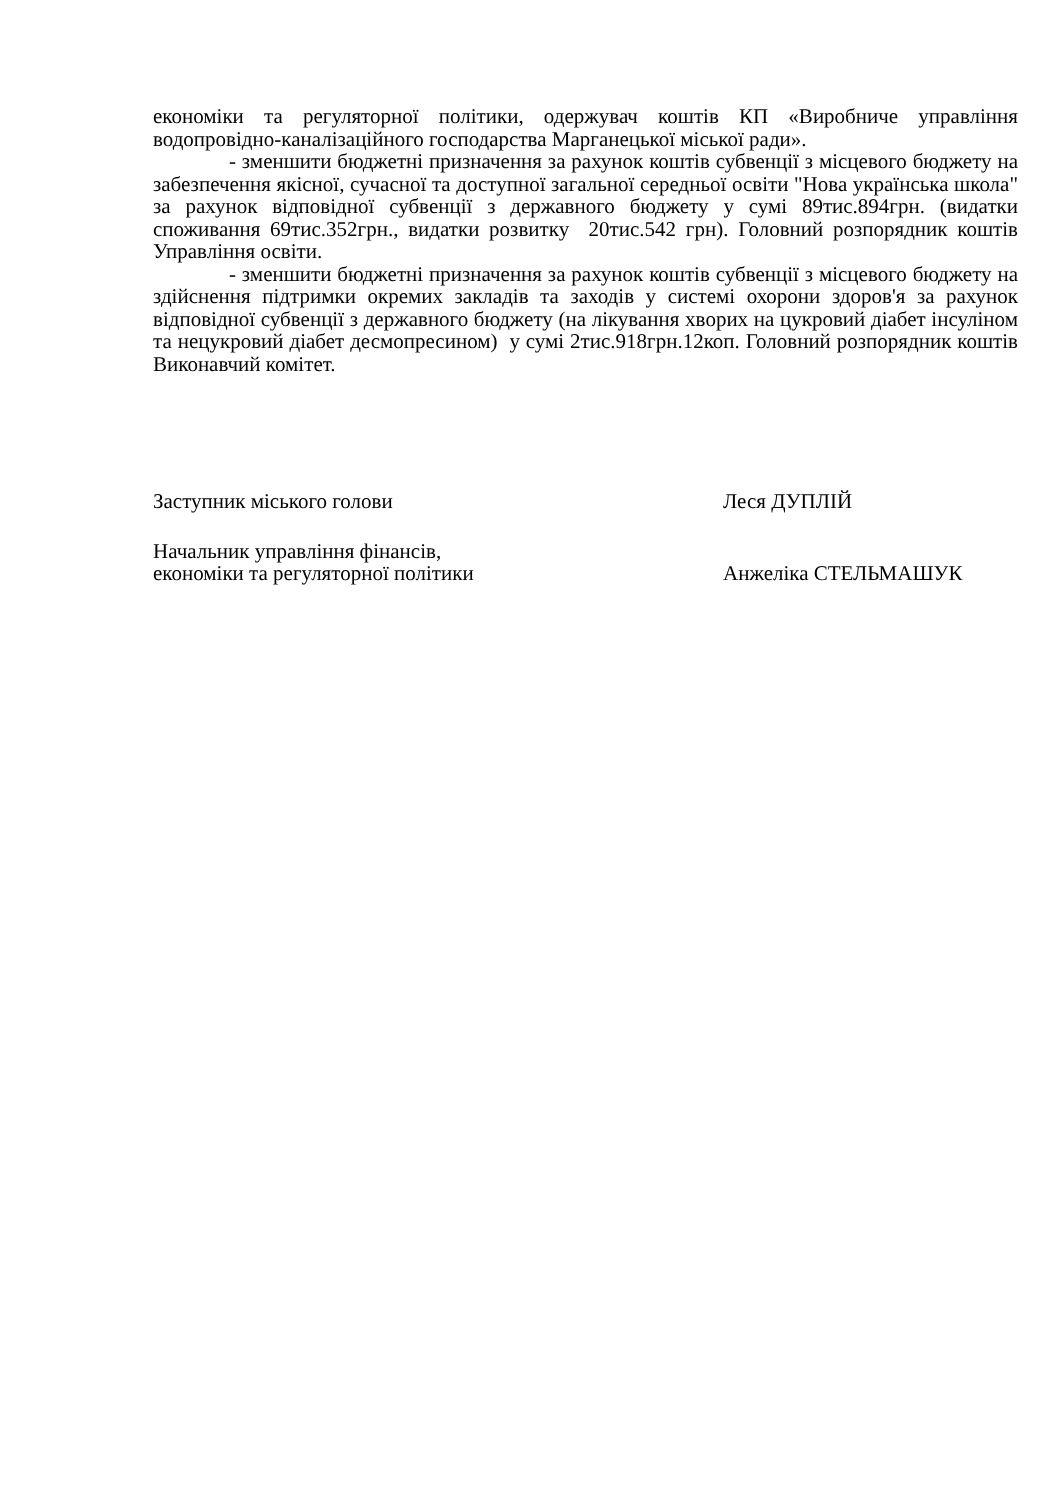економіки та регуляторної політики, одержувач коштів КП «Виробниче управління водопровідно-каналізаційного господарства Марганецької міської ради».
- зменшити бюджетні призначення за рахунок коштів субвенції з місцевого бюджету на забезпечення якісної, сучасної та доступної загальної середньої освіти "Нова українська школа" за рахунок відповідної субвенції з державного бюджету у сумі 89тис.894грн. (видатки споживання 69тис.352грн., видатки розвитку 20тис.542 грн). Головний розпорядник коштів Управління освіти.
- зменшити бюджетні призначення за рахунок коштів субвенції з місцевого бюджету на здійснення підтримки окремих закладів та заходів у системі охорони здоров'я за рахунок відповідної субвенції з державного бюджету (на лікування хворих на цукровий діабет інсуліном та нецукровий діабет десмопресином) у сумі 2тис.918грн.12коп. Головний розпорядник коштів Виконавчий комітет.
Заступник міського голови Леся ДУПЛІЙ
Начальник управління фінансів,
економіки та регуляторної політики
Анжеліка СТЕЛЬМАШУК